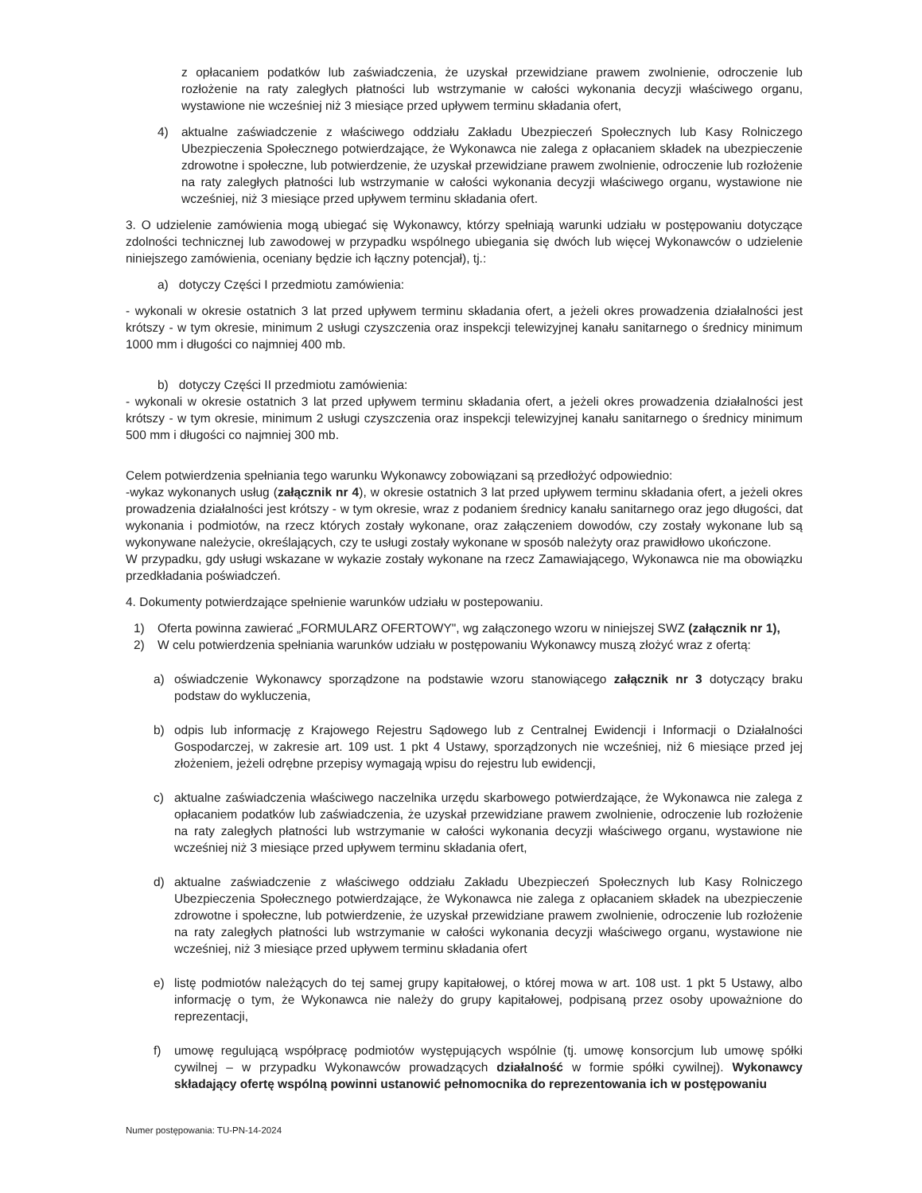z opłacaniem podatków lub zaświadczenia, że uzyskał przewidziane prawem zwolnienie, odroczenie lub rozłożenie na raty zaległych płatności lub wstrzymanie w całości wykonania decyzji właściwego organu, wystawione nie wcześniej niż 3 miesiące przed upływem terminu składania ofert,
4) aktualne zaświadczenie z właściwego oddziału Zakładu Ubezpieczeń Społecznych lub Kasy Rolniczego Ubezpieczenia Społecznego potwierdzające, że Wykonawca nie zalega z opłacaniem składek na ubezpieczenie zdrowotne i społeczne, lub potwierdzenie, że uzyskał przewidziane prawem zwolnienie, odroczenie lub rozłożenie na raty zaległych płatności lub wstrzymanie w całości wykonania decyzji właściwego organu, wystawione nie wcześniej, niż 3 miesiące przed upływem terminu składania ofert.
3. O udzielenie zamówienia mogą ubiegać się Wykonawcy, którzy spełniają warunki udziału w postępowaniu dotyczące zdolności technicznej lub zawodowej w przypadku wspólnego ubiegania się dwóch lub więcej Wykonawców o udzielenie niniejszego zamówienia, oceniany będzie ich łączny potencjał), tj.:
a) dotyczy Części I przedmiotu zamówienia:
- wykonali w okresie ostatnich 3 lat przed upływem terminu składania ofert, a jeżeli okres prowadzenia działalności jest krótszy - w tym okresie, minimum 2 usługi czyszczenia oraz inspekcji telewizyjnej kanału sanitarnego o średnicy minimum 1000 mm i długości co najmniej 400 mb.
b) dotyczy Części II przedmiotu zamówienia:
- wykonali w okresie ostatnich 3 lat przed upływem terminu składania ofert, a jeżeli okres prowadzenia działalności jest krótszy - w tym okresie, minimum 2 usługi czyszczenia oraz inspekcji telewizyjnej kanału sanitarnego o średnicy minimum 500 mm i długości co najmniej 300 mb.
Celem potwierdzenia spełniania tego warunku Wykonawcy zobowiązani są przedłożyć odpowiednio:
-wykaz wykonanych usług (załącznik nr 4), w okresie ostatnich 3 lat przed upływem terminu składania ofert, a jeżeli okres prowadzenia działalności jest krótszy - w tym okresie, wraz z podaniem średnicy kanału sanitarnego oraz jego długości, dat wykonania i podmiotów, na rzecz których zostały wykonane, oraz załączeniem dowodów, czy zostały wykonane lub są wykonywane należycie, określających, czy te usługi zostały wykonane w sposób należyty oraz prawidłowo ukończone.
W przypadku, gdy usługi wskazane w wykazie zostały wykonane na rzecz Zamawiającego, Wykonawca nie ma obowiązku przedkładania poświadczeń.
4. Dokumenty potwierdzające spełnienie warunków udziału w postepowaniu.
1) Oferta powinna zawierać „FORMULARZ OFERTOWY", wg załączonego wzoru w niniejszej SWZ (załącznik nr 1),
2) W celu potwierdzenia spełniania warunków udziału w postępowaniu Wykonawcy muszą złożyć wraz z ofertą:
a) oświadczenie Wykonawcy sporządzone na podstawie wzoru stanowiącego załącznik nr 3 dotyczący braku podstaw do wykluczenia,
b) odpis lub informację z Krajowego Rejestru Sądowego lub z Centralnej Ewidencji i Informacji o Działalności Gospodarczej, w zakresie art. 109 ust. 1 pkt 4 Ustawy, sporządzonych nie wcześniej, niż 6 miesiące przed jej złożeniem, jeżeli odrębne przepisy wymagają wpisu do rejestru lub ewidencji,
c) aktualne zaświadczenia właściwego naczelnika urzędu skarbowego potwierdzające, że Wykonawca nie zalega z opłacaniem podatków lub zaświadczenia, że uzyskał przewidziane prawem zwolnienie, odroczenie lub rozłożenie na raty zaległych płatności lub wstrzymanie w całości wykonania decyzji właściwego organu, wystawione nie wcześniej niż 3 miesiące przed upływem terminu składania ofert,
d) aktualne zaświadczenie z właściwego oddziału Zakładu Ubezpieczeń Społecznych lub Kasy Rolniczego Ubezpieczenia Społecznego potwierdzające, że Wykonawca nie zalega z opłacaniem składek na ubezpieczenie zdrowotne i społeczne, lub potwierdzenie, że uzyskał przewidziane prawem zwolnienie, odroczenie lub rozłożenie na raty zaległych płatności lub wstrzymanie w całości wykonania decyzji właściwego organu, wystawione nie wcześniej, niż 3 miesiące przed upływem terminu składania ofert
e) listę podmiotów należących do tej samej grupy kapitałowej, o której mowa w art. 108 ust. 1 pkt 5 Ustawy, albo informację o tym, że Wykonawca nie należy do grupy kapitałowej, podpisaną przez osoby upoważnione do reprezentacji,
f) umowę regulującą współpracę podmiotów występujących wspólnie (tj. umowę konsorcjum lub umowę spółki cywilnej – w przypadku Wykonawców prowadzących działalność w formie spółki cywilnej). Wykonawcy składający ofertę wspólną powinni ustanowić pełnomocnika do reprezentowania ich w postępowaniu
Numer postępowania: TU-PN-14-2024